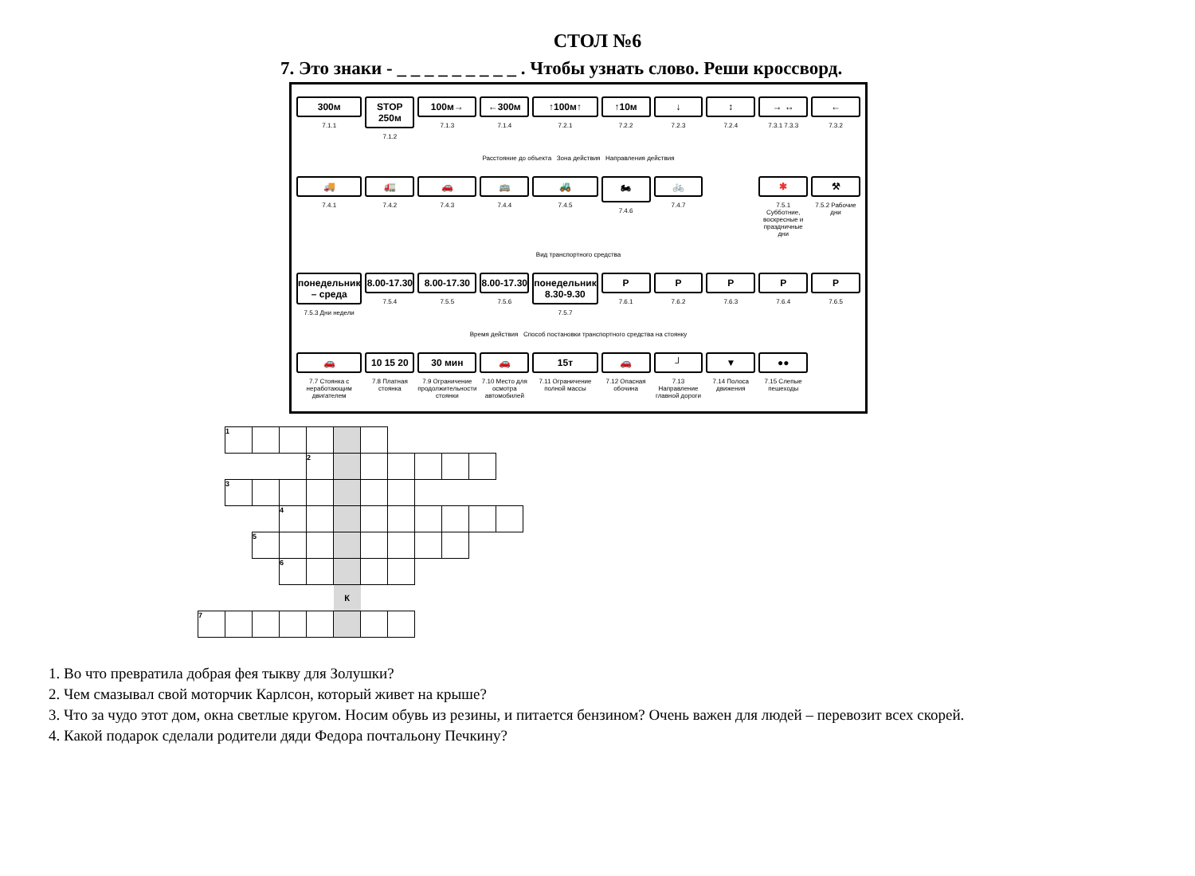СТОЛ №6
7. Это знаки - _ _ _ _ _ _ _ _ _ . Чтобы узнать слово. Реши кроссворд.
300м
7.1.1
STOP 250м
7.1.2
100м→
7.1.3
←300м
7.1.4
↑100м↑
7.2.1
↑10м
7.2.2
↓
7.2.3
↕
7.2.4
→ ↔
7.3.1 7.3.3
←
7.3.2
Расстояние до объекта Зона действия Направления действия
🚚
7.4.1
🚛
7.4.2
🚗
7.4.3
🚌
7.4.4
🚜
7.4.5
🏍
7.4.6
🚲
7.4.7
✱
7.5.1 Субботние, воскресные и праздничные дни
⚒
7.5.2 Рабочие дни
Вид транспортного средства
понедельник – среда
7.5.3 Дни недели
8.00-17.30
7.5.4
8.00-17.30
7.5.5
8.00-17.30
7.5.6
понедельник 8.30-9.30
7.5.7
P
7.6.1
P
7.6.2
P
7.6.3
P
7.6.4
P
7.6.5
Время действия Способ постановки транспортного средства на стоянку
🚗
7.7 Стоянка с неработающим двигателем
10 15 20
7.8 Платная стоянка
30 мин
7.9 Ограничение продолжительности стоянки
🚗
7.10 Место для осмотра автомобилей
15т
7.11 Ограничение полной массы
🚗
7.12 Опасная обочина
┘
7.13 Направление главной дороги
▼
7.14 Полоса движения
●●
7.15 Слепые пешеходы
| | 1 | | | | | | | | | | | |
| | | | | 2 | | | | | | | | |
| | 3 | | | | | | | | | | | |
| | | | 4 | | | | | | | | | |
| | | 5 | | | | | | | | | | |
| | | | 6 | | | | | | | | | |
| | | | | | К | | | | | | | |
| 7 | | | | | | | | | | | | |
1. Во что превратила добрая фея тыкву для Золушки?
2. Чем смазывал свой моторчик Карлсон, который живет на крыше?
3. Что за чудо этот дом, окна светлые кругом. Носим обувь из резины, и питается бензином? Очень важен для людей – перевозит всех скорей.
4. Какой подарок сделали родители дяди Федора почтальону Печкину?